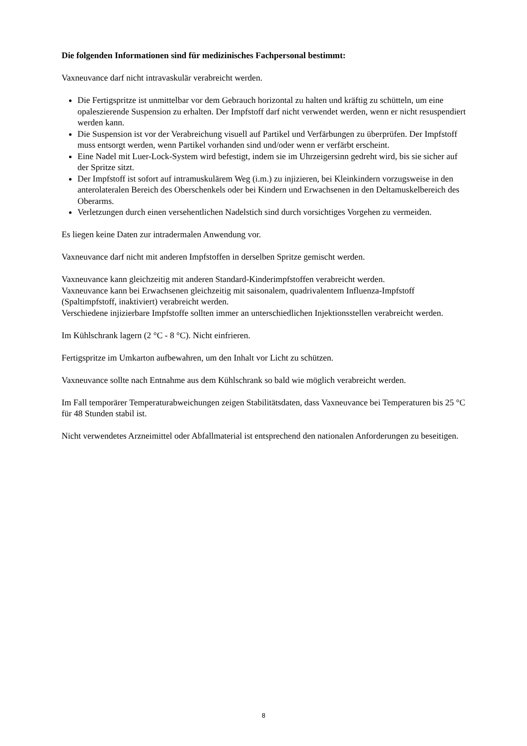Die folgenden Informationen sind für medizinisches Fachpersonal bestimmt:
Vaxneuvance darf nicht intravaskulär verabreicht werden.
Die Fertigspritze ist unmittelbar vor dem Gebrauch horizontal zu halten und kräftig zu schütteln, um eine opaleszierende Suspension zu erhalten. Der Impfstoff darf nicht verwendet werden, wenn er nicht resuspendiert werden kann.
Die Suspension ist vor der Verabreichung visuell auf Partikel und Verfärbungen zu überprüfen. Der Impfstoff muss entsorgt werden, wenn Partikel vorhanden sind und/oder wenn er verfärbt erscheint.
Eine Nadel mit Luer-Lock-System wird befestigt, indem sie im Uhrzeigersinn gedreht wird, bis sie sicher auf der Spritze sitzt.
Der Impfstoff ist sofort auf intramuskulärem Weg (i.m.) zu injizieren, bei Kleinkindern vorzugsweise in den anterolateralen Bereich des Oberschenkels oder bei Kindern und Erwachsenen in den Deltamuskelbereich des Oberarms.
Verletzungen durch einen versehentlichen Nadelstich sind durch vorsichtiges Vorgehen zu vermeiden.
Es liegen keine Daten zur intradermalen Anwendung vor.
Vaxneuvance darf nicht mit anderen Impfstoffen in derselben Spritze gemischt werden.
Vaxneuvance kann gleichzeitig mit anderen Standard-Kinderimpfstoffen verabreicht werden.
Vaxneuvance kann bei Erwachsenen gleichzeitig mit saisonalem, quadrivalentem Influenza-Impfstoff (Spaltimpfstoff, inaktiviert) verabreicht werden.
Verschiedene injizierbare Impfstoffe sollten immer an unterschiedlichen Injektionsstellen verabreicht werden.
Im Kühlschrank lagern (2 °C - 8 °C). Nicht einfrieren.
Fertigspritze im Umkarton aufbewahren, um den Inhalt vor Licht zu schützen.
Vaxneuvance sollte nach Entnahme aus dem Kühlschrank so bald wie möglich verabreicht werden.
Im Fall temporärer Temperaturabweichungen zeigen Stabilitätsdaten, dass Vaxneuvance bei Temperaturen bis 25 °C für 48 Stunden stabil ist.
Nicht verwendetes Arzneimittel oder Abfallmaterial ist entsprechend den nationalen Anforderungen zu beseitigen.
8